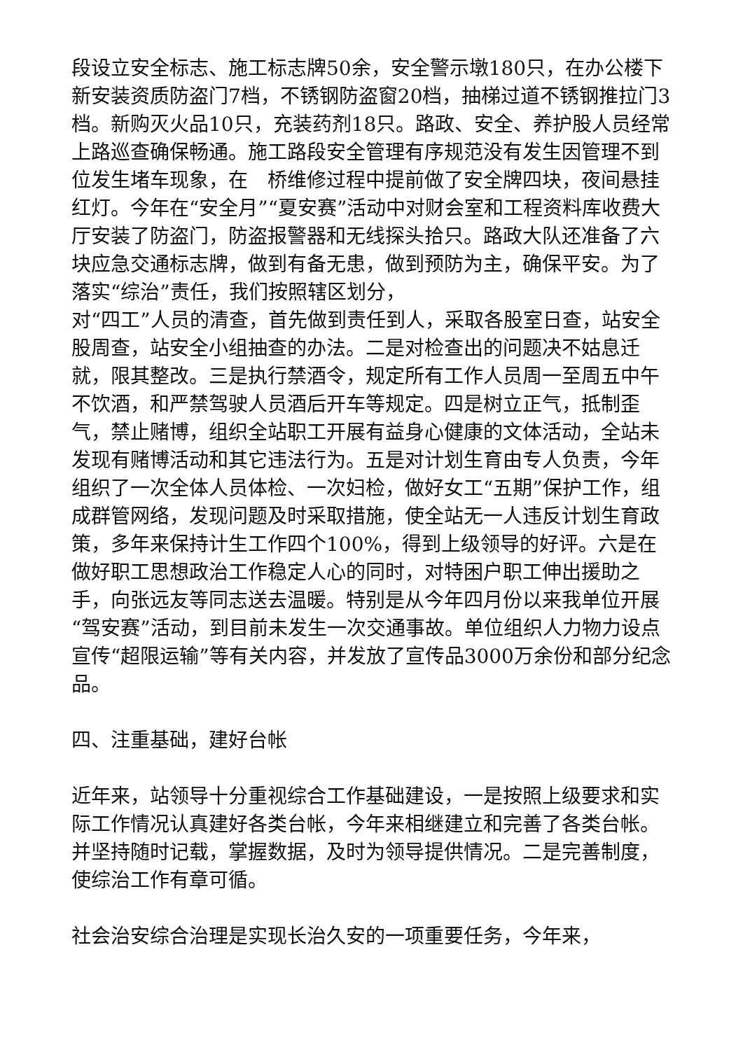段设立安全标志、施工标志牌50余，安全警示墩180只，在办公楼下新安装资质防盗门7档，不锈钢防盗窗20档，抽梯过道不锈钢推拉门3档。新购灭火品10只，充装药剂18只。路政、安全、养护股人员经常上路巡查确保畅通。施工路段安全管理有序规范没有发生因管理不到位发生堵车现象，在　桥维修过程中提前做了安全牌四块，夜间悬挂红灯。今年在“安全月”“夏安赛”活动中对财会室和工程资料库收费大厅安装了防盗门，防盗报警器和无线探头拾只。路政大队还准备了六块应急交通标志牌，做到有备无患，做到预防为主，确保平安。为了落实“综治”责任，我们按照辖区划分，
对“四工”人员的清查，首先做到责任到人，采取各股室日查，站安全股周查，站安全小组抽查的办法。二是对检查出的问题决不姑息迁就，限其整改。三是执行禁酒令，规定所有工作人员周一至周五中午不饮酒，和严禁驾驶人员酒后开车等规定。四是树立正气，抵制歪气，禁止赌博，组织全站职工开展有益身心健康的文体活动，全站未发现有赌博活动和其它违法行为。五是对计划生育由专人负责，今年组织了一次全体人员体检、一次妇检，做好女工“五期”保护工作，组成群管网络，发现问题及时采取措施，使全站无一人违反计划生育政策，多年来保持计生工作四个100%，得到上级领导的好评。六是在做好职工思想政治工作稳定人心的同时，对特困户职工伸出援助之手，向张远友等同志送去温暖。特别是从今年四月份以来我单位开展“驾安赛”活动，到目前未发生一次交通事故。单位组织人力物力设点宣传“超限运输”等有关内容，并发放了宣传品3000万余份和部分纪念品。
四、注重基础，建好台帐
近年来，站领导十分重视综合工作基础建设，一是按照上级要求和实际工作情况认真建好各类台帐，今年来相继建立和完善了各类台帐。并坚持随时记载，掌握数据，及时为领导提供情况。二是完善制度，使综治工作有章可循。
社会治安综合治理是实现长治久安的一项重要任务，今年来，